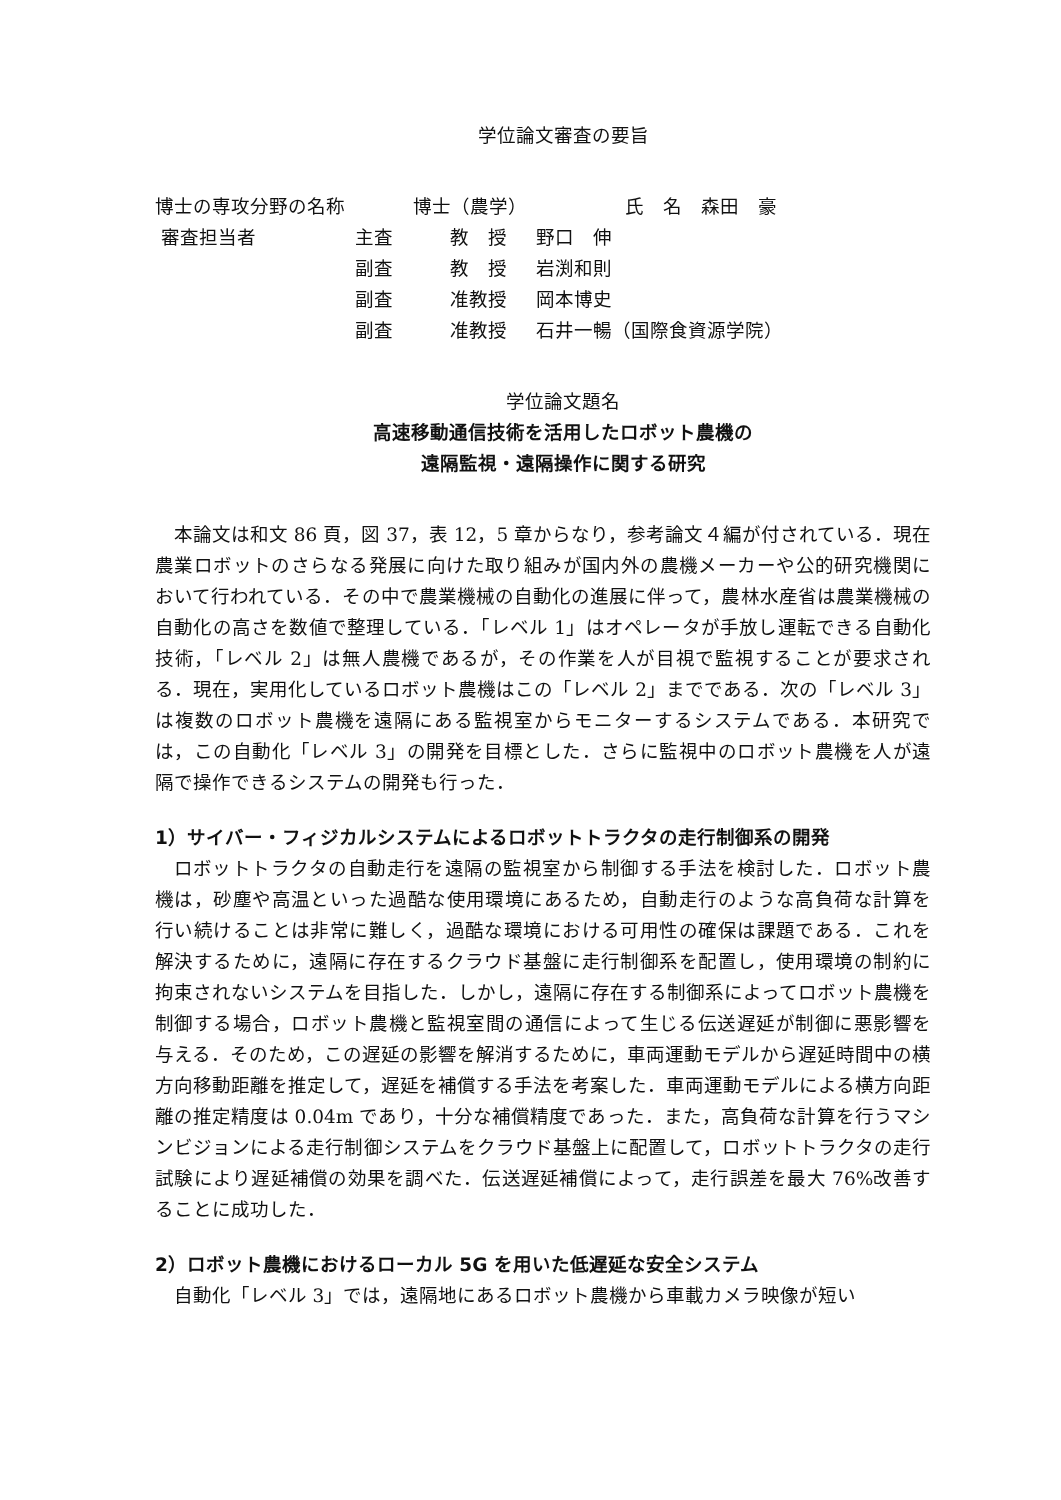学位論文審査の要旨
| 博士の専攻分野の名称 | 博士（農学） | 氏 名 森田 豪 |
| 審査担当者 | 主査 | 教 授 | 野口 伸 |
| | 副査 | 教 授 | 岩渕和則 |
| | 副査 | 准教授 | 岡本博史 |
| | 副査 | 准教授 | 石井一暢（国際食資源学院） |
学位論文題名
高速移動通信技術を活用したロボット農機の
遠隔監視・遠隔操作に関する研究
本論文は和文 86 頁，図 37，表 12，5 章からなり，参考論文４編が付されている．現在農業ロボットのさらなる発展に向けた取り組みが国内外の農機メーカーや公的研究機関において行われている．その中で農業機械の自動化の進展に伴って，農林水産省は農業機械の自動化の高さを数値で整理している．「レベル 1」はオペレータが手放し運転できる自動化技術，「レベル 2」は無人農機であるが，その作業を人が目視で監視することが要求される．現在，実用化しているロボット農機はこの「レベル 2」までである．次の「レベル 3」は複数のロボット農機を遠隔にある監視室からモニターするシステムである．本研究では，この自動化「レベル 3」の開発を目標とした．さらに監視中のロボット農機を人が遠隔で操作できるシステムの開発も行った．
1）サイバー・フィジカルシステムによるロボットトラクタの走行制御系の開発
ロボットトラクタの自動走行を遠隔の監視室から制御する手法を検討した．ロボット農機は，砂塵や高温といった過酷な使用環境にあるため，自動走行のような高負荷な計算を行い続けることは非常に難しく，過酷な環境における可用性の確保は課題である．これを解決するために，遠隔に存在するクラウド基盤に走行制御系を配置し，使用環境の制約に拘束されないシステムを目指した．しかし，遠隔に存在する制御系によってロボット農機を制御する場合，ロボット農機と監視室間の通信によって生じる伝送遅延が制御に悪影響を与える．そのため，この遅延の影響を解消するために，車両運動モデルから遅延時間中の横方向移動距離を推定して，遅延を補償する手法を考案した．車両運動モデルによる横方向距離の推定精度は 0.04m であり，十分な補償精度であった．また，高負荷な計算を行うマシンビジョンによる走行制御システムをクラウド基盤上に配置して，ロボットトラクタの走行試験により遅延補償の効果を調べた．伝送遅延補償によって，走行誤差を最大 76%改善することに成功した．
2）ロボット農機におけるローカル 5G を用いた低遅延な安全システム
自動化「レベル 3」では，遠隔地にあるロボット農機から車載カメラ映像が短い